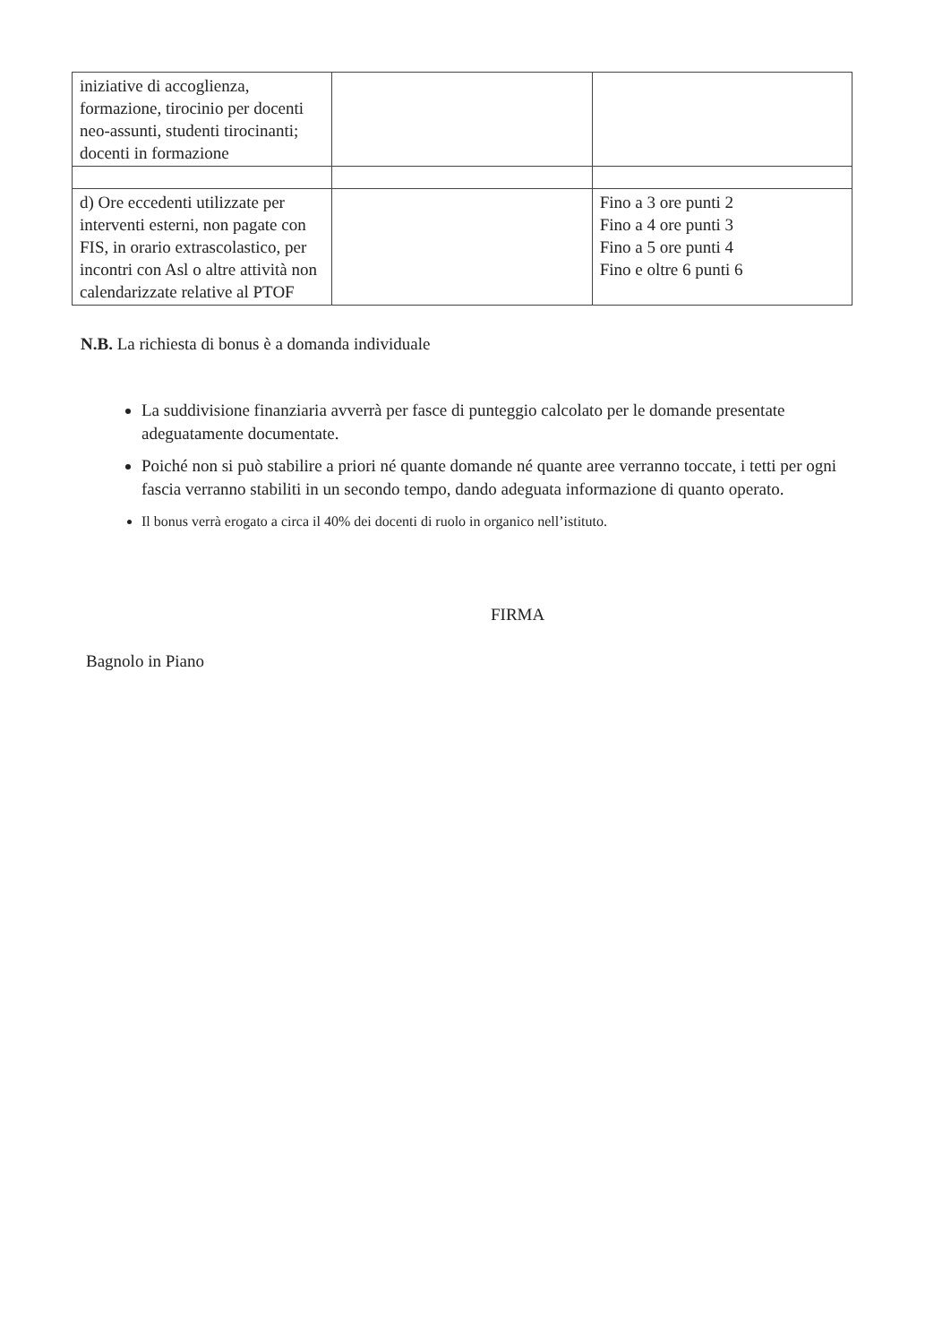| iniziative di accoglienza, formazione, tirocinio per docenti neo-assunti, studenti tirocinanti; docenti in formazione | | |
| d) Ore eccedenti utilizzate per interventi esterni, non pagate con FIS, in orario extrascolastico, per incontri con Asl o altre attività non calendarizzate relative al PTOF | | Fino a 3 ore punti 2 Fino a 4 ore punti 3 Fino a 5 ore punti 4 Fino e oltre 6 punti 6 |
N.B. La richiesta di bonus è a domanda individuale
La suddivisione finanziaria avverrà per fasce di punteggio calcolato per le domande presentate adeguatamente documentate.
Poiché non si può stabilire a priori né quante domande né quante aree verranno toccate, i tetti per ogni fascia verranno stabiliti in un secondo tempo, dando adeguata informazione di quanto operato.
Il bonus verrà erogato a circa il 40% dei docenti di ruolo in organico nell’istituto.
FIRMA
Bagnolo in Piano